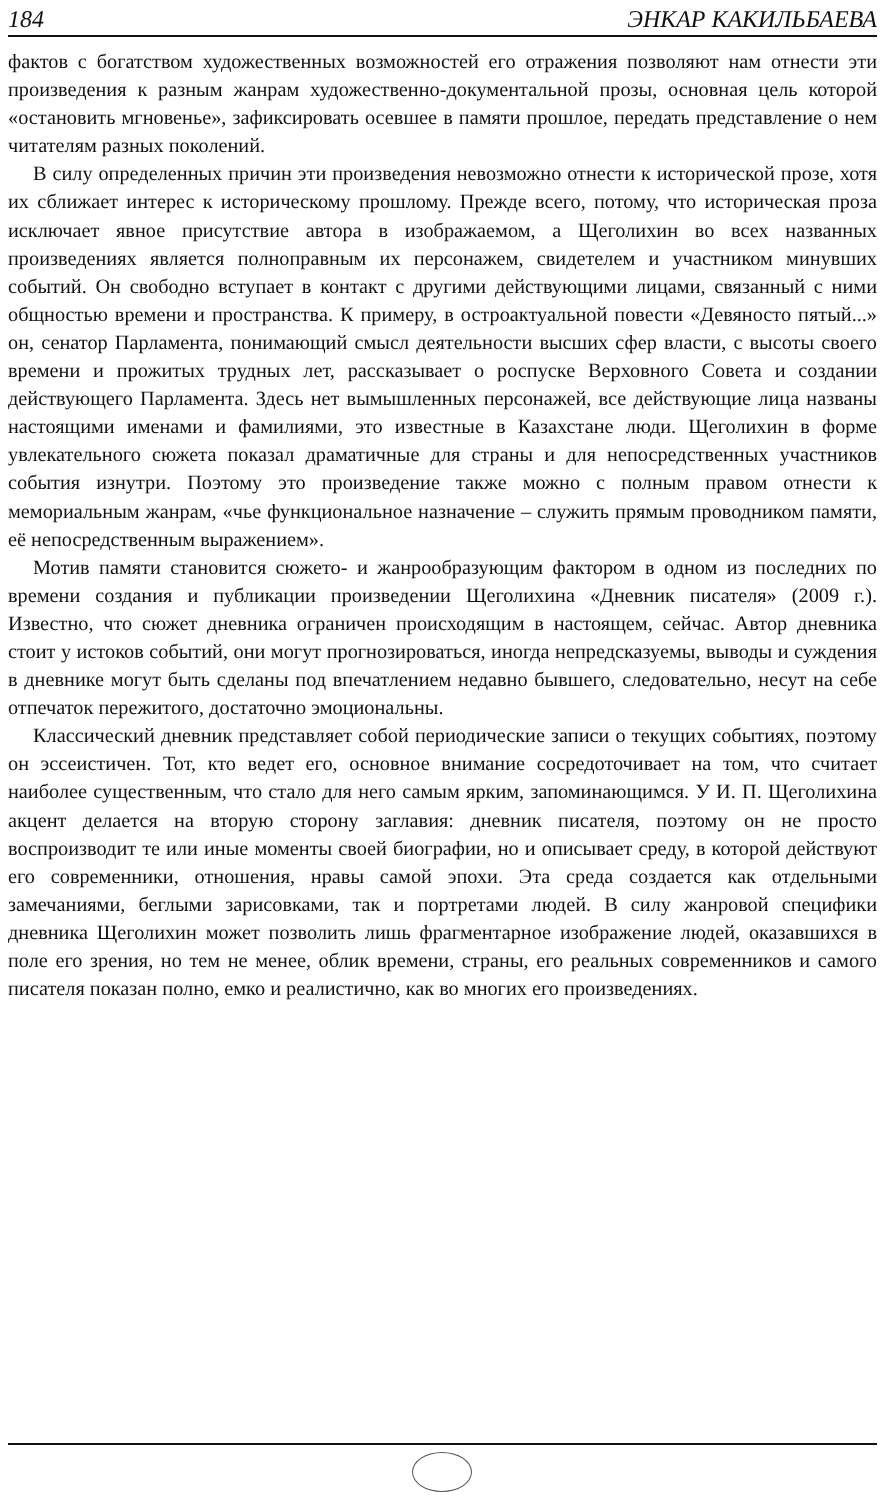184 ЭНКАР КАКИЛЬБАЕВА
фактов с богатством художественных возможностей его отражения позволяют нам отнести эти произведения к разным жанрам художественно-документальной прозы, основная цель которой «остановить мгновенье», зафиксировать осевшее в памяти прошлое, передать представление о нем читателям разных поколений.
В силу определенных причин эти произведения невозможно отнести к исторической прозе, хотя их сближает интерес к историческому прошлому. Прежде всего, потому, что историческая проза исключает явное присутствие автора в изображаемом, а Щеголихин во всех названных произведениях является полноправным их персонажем, свидетелем и участником минувших событий. Он свободно вступает в контакт с другими действующими лицами, связанный с ними общностью времени и пространства. К примеру, в остроактуальной повести «Девяносто пятый...» он, сенатор Парламента, понимающий смысл деятельности высших сфер власти, с высоты своего времени и прожитых трудных лет, рассказывает о роспуске Верховного Совета и создании действующего Парламента. Здесь нет вымышленных персонажей, все действующие лица названы настоящими именами и фамилиями, это известные в Казахстане люди. Щеголихин в форме увлекательного сюжета показал драматичные для страны и для непосредственных участников события изнутри. Поэтому это произведение также можно с полным правом отнести к мемориальным жанрам, «чье функциональное назначение – служить прямым проводником памяти, её непосредственным выражением».
Мотив памяти становится сюжето- и жанрообразующим фактором в одном из последних по времени создания и публикации произведении Щеголихина «Дневник писателя» (2009 г.). Известно, что сюжет дневника ограничен происходящим в настоящем, сейчас. Автор дневника стоит у истоков событий, они могут прогнозироваться, иногда непредсказуемы, выводы и суждения в дневнике могут быть сделаны под впечатлением недавно бывшего, следовательно, несут на себе отпечаток пережитого, достаточно эмоциональны.
Классический дневник представляет собой периодические записи о текущих событиях, поэтому он эссеистичен. Тот, кто ведет его, основное внимание сосредоточивает на том, что считает наиболее существенным, что стало для него самым ярким, запоминающимся. У И. П. Щеголихина акцент делается на вторую сторону заглавия: дневник писателя, поэтому он не просто воспроизводит те или иные моменты своей биографии, но и описывает среду, в которой действуют его современники, отношения, нравы самой эпохи. Эта среда создается как отдельными замечаниями, беглыми зарисовками, так и портретами людей. В силу жанровой специфики дневника Щеголихин может позволить лишь фрагментарное изображение людей, оказавшихся в поле его зрения, но тем не менее, облик времени, страны, его реальных современников и самого писателя показан полно, емко и реалистично, как во многих его произведениях.